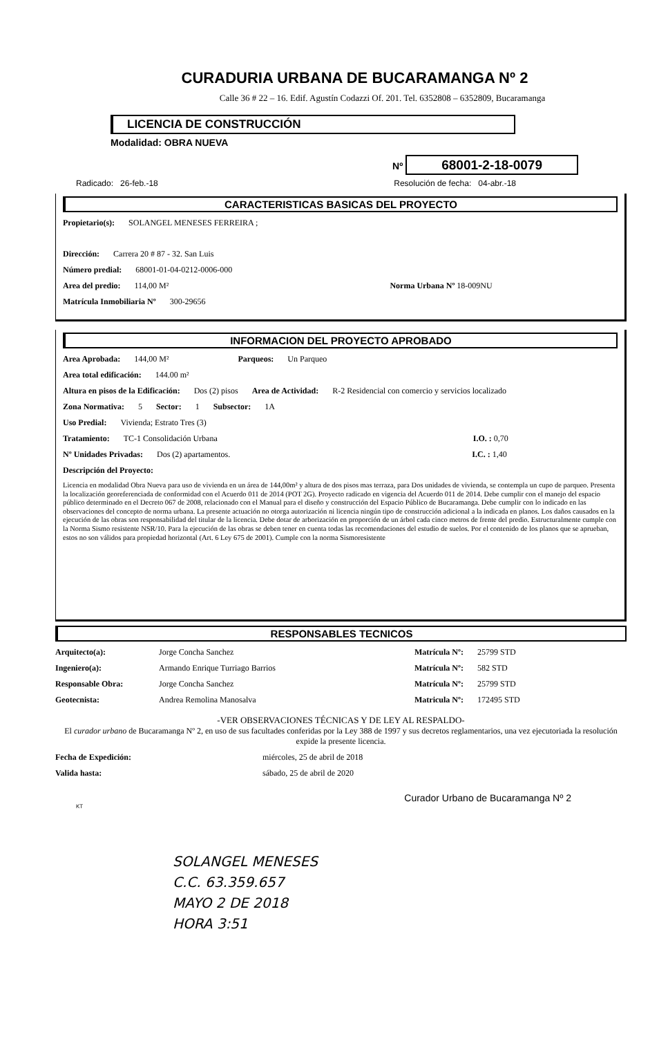CURADURIA URBANA DE BUCARAMANGA Nº 2
Calle 36 # 22 – 16. Edif. Agustín Codazzi Of. 201. Tel. 6352808 – 6352809, Bucaramanga
LICENCIA DE CONSTRUCCIÓN
Modalidad: OBRA NUEVA
Nº 68001-2-18-0079
Radicado: 26-feb.-18 Resolución de fecha: 04-abr.-18
CARACTERISTICAS BASICAS DEL PROYECTO
Propietario(s): SOLANGEL MENESES FERREIRA ;
Dirección: Carrera 20 # 87 - 32. San Luis
Número predial: 68001-01-04-0212-0006-000
Area del predio: 114,00 M² Norma Urbana Nº 18-009NU
Matrícula Inmobiliaria Nº 300-29656
INFORMACION DEL PROYECTO APROBADO
Area Aprobada: 144,00 M² Parqueos: Un Parqueo
Area total edificación: 144.00 m²
Altura en pisos de la Edificación: Dos (2) pisos Area de Actividad: R-2 Residencial con comercio y servicios localizado
Zona Normativa: 5 Sector: 1 Subsector: 1A
Uso Predial: Vivienda; Estrato Tres (3)
Tratamiento: TC-1 Consolidación Urbana I.O. : 0,70
Nº Unidades Privadas: Dos (2) apartamentos. I.C. : 1,40
Descripción del Proyecto:
Licencia en modalidad Obra Nueva para uso de vivienda en un área de 144,00m² y altura de dos pisos mas terraza, para Dos unidades de vivienda, se contempla un cupo de parqueo. Presenta la localización georeferenciada de conformidad con el Acuerdo 011 de 2014 (POT 2G). Proyecto radicado en vigencia del Acuerdo 011 de 2014. Debe cumplir con el manejo del espacio público determinado en el Decreto 067 de 2008, relacionado con el Manual para el diseño y construcción del Espacio Público de Bucaramanga. Debe cumplir con lo indicado en las observaciones del concepto de norma urbana. La presente actuación no otorga autorización ni licencia ningún tipo de construcción adicional a la indicada en planos. Los daños causados en la ejecución de las obras son responsabilidad del titular de la licencia. Debe dotar de arborización en proporción de un árbol cada cinco metros de frente del predio. Estructuralmente cumple con la Norma Sismo resistente NSR/10. Para la ejecución de las obras se deben tener en cuenta todas las recomendaciones del estudio de suelos. Por el contenido de los planos que se aprueban, estos no son válidos para propiedad horizontal (Art. 6 Ley 675 de 2001). Cumple con la norma Sismoresistente
RESPONSABLES TECNICOS
Arquitecto(a): Jorge Concha Sanchez Matrícula Nº: 25799 STD
Ingeniero(a): Armando Enrique Turriago Barrios Matrícula Nº: 582 STD
Responsable Obra: Jorge Concha Sanchez Matrícula Nº: 25799 STD
Geotecnista: Andrea Remolina Manosalva Matricula Nº: 172495 STD
-VER OBSERVACIONES TÉCNICAS Y DE LEY AL RESPALDO-
El curador urbano de Bucaramanga Nº 2, en uso de sus facultades conferidas por la Ley 388 de 1997 y sus decretos reglamentarios, una vez ejecutoriada la resolución expide la presente licencia.
Fecha de Expedición: miércoles, 25 de abril de 2018
Valida hasta: sábado, 25 de abril de 2020
Curador Urbano de Bucaramanga Nº 2
KT
SOLANGEL MENESES
C.C. 63.359.657
MAYO 2 DE 2018
HORA 3:51